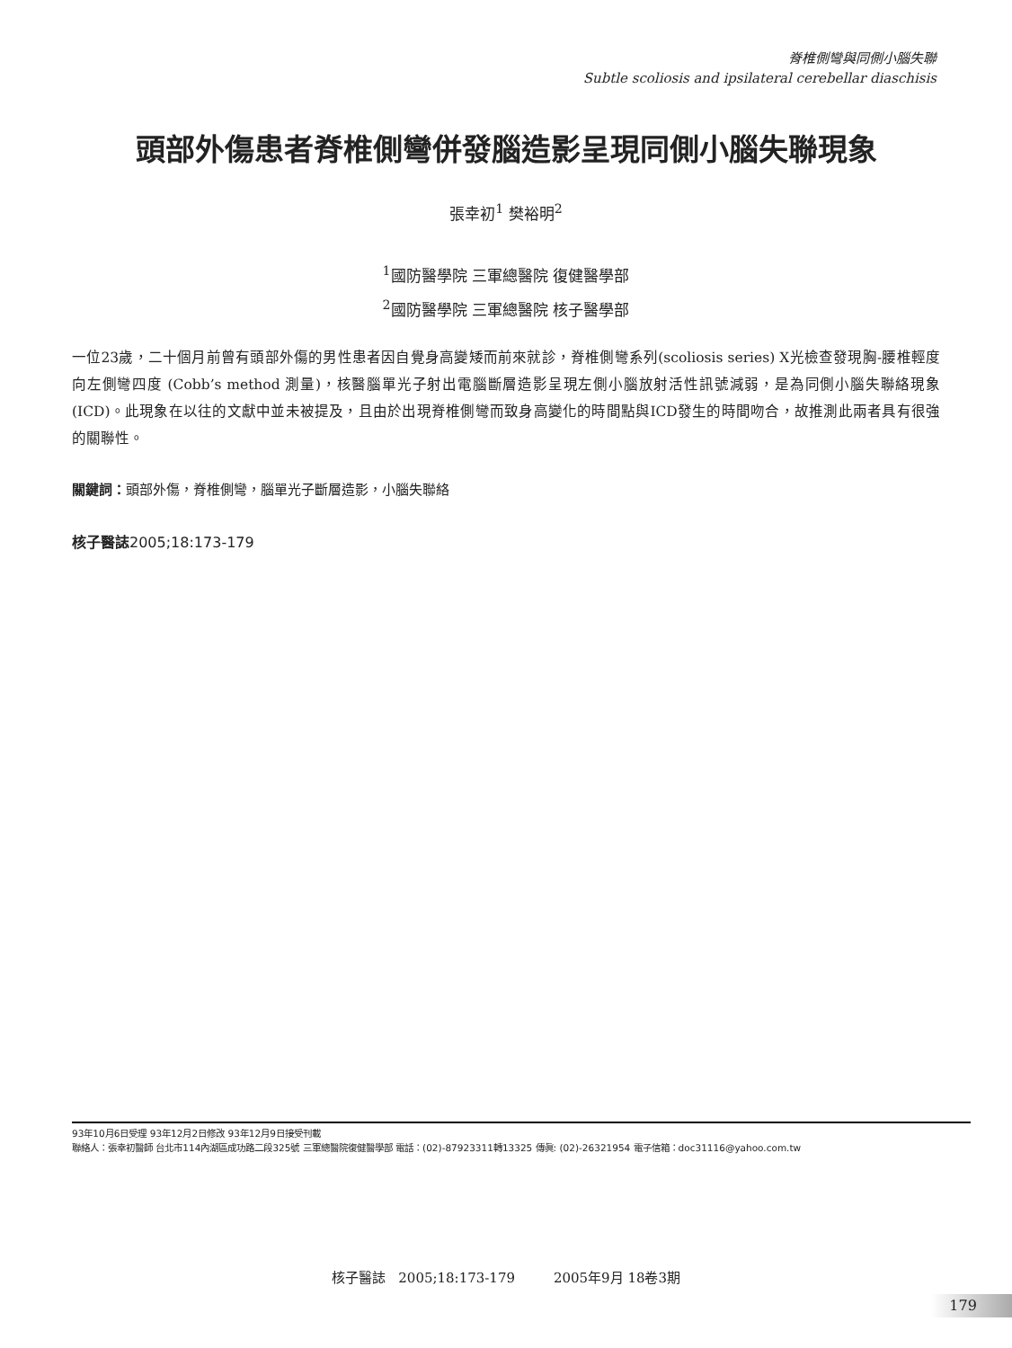脊椎側彎與同側小腦失聯
Subtle scoliosis and ipsilateral cerebellar diaschisis
頭部外傷患者脊椎側彎併發腦造影呈現同側小腦失聯現象
張幸初<sup>1</sup> 樊裕明<sup>2</sup>
<sup>1</sup> 國防醫學院 三軍總醫院 復健醫學部
<sup>2</sup> 國防醫學院 三軍總醫院 核子醫學部
一位23歲，二十個月前曾有頭部外傷的男性患者因自覺身高變矮而前來就診，脊椎側彎系列(scoliosis series) X光檢查發現胸-腰椎輕度向左側彎四度 (Cobb’s method 測量)，核醫腦單光子射出電腦斷層造影呈現左側小腦放射活性訊號減弱，是為同側小腦失聯絡現象 (ICD)。此現象在以往的文獻中並未被提及，且由於出現脊椎側彎而致身高變化的時間點與ICD發生的時間吻合，故推測此兩者具有很強的關聯性。
關鍵詞：頭部外傷，脊椎側彎，腦單光子斷層造影，小腦失聯絡
核子醫誌2005;18:173-179
93年10月6日受理 93年12月2日修改 93年12月9日接受刊載
聯絡人：張幸初醫師 台北市114內湖區成功路二段325號 三軍總醫院復健醫學部 電話：(02)-87923311轉13325 傳眞: (02)-26321954 電子信箱：doc31116@yahoo.com.tw
核子醫誌 2005;18:173-179 2005年9月 18卷3期
179